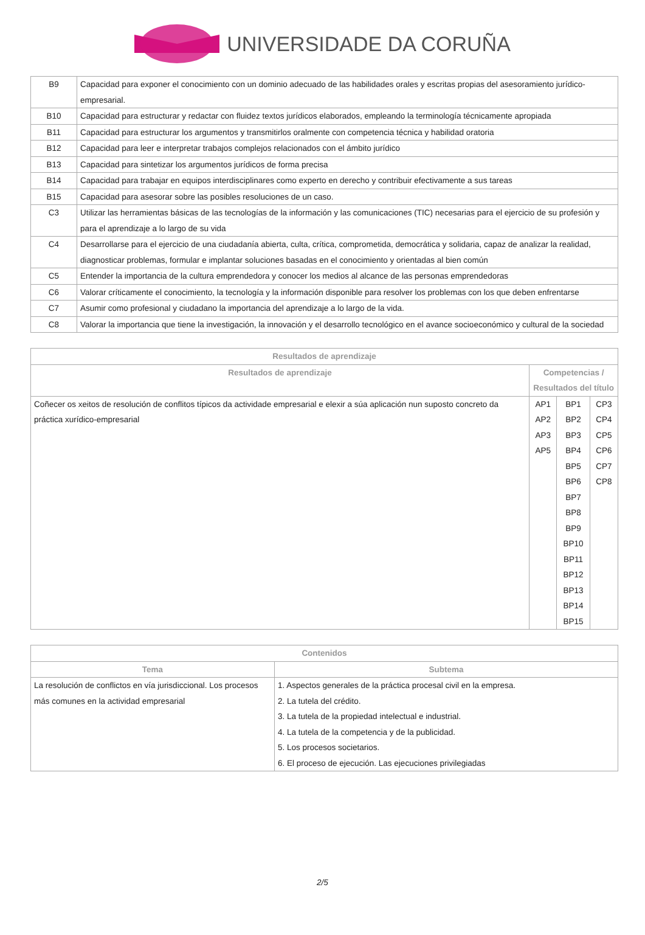UNIVERSIDADE DA CORUÑA
| B9 | Capacidad para exponer el conocimiento con un dominio adecuado de las habilidades orales y escritas propias del asesoramiento jurídico-empresarial. |
| B10 | Capacidad para estructurar y redactar con fluidez textos jurídicos elaborados, empleando la terminología técnicamente apropiada |
| B11 | Capacidad para estructurar los argumentos y transmitirlos oralmente con competencia técnica y habilidad oratoria |
| B12 | Capacidad para leer e interpretar trabajos complejos relacionados con el ámbito jurídico |
| B13 | Capacidad para sintetizar los argumentos jurídicos de forma precisa |
| B14 | Capacidad para trabajar en equipos interdisciplinares como experto en derecho y contribuir efectivamente a sus tareas |
| B15 | Capacidad para asesorar sobre las posibles resoluciones de un caso. |
| C3 | Utilizar las herramientas básicas de las tecnologías de la información y las comunicaciones (TIC) necesarias para el ejercicio de su profesión y para el aprendizaje a lo largo de su vida |
| C4 | Desarrollarse para el ejercicio de una ciudadanía abierta, culta, crítica, comprometida, democrática y solidaria, capaz de analizar la realidad, diagnosticar problemas, formular e implantar soluciones basadas en el conocimiento y orientadas al bien común |
| C5 | Entender la importancia de la cultura emprendedora y conocer los medios al alcance de las personas emprendedoras |
| C6 | Valorar críticamente el conocimiento, la tecnología y la información disponible para resolver los problemas con los que deben enfrentarse |
| C7 | Asumir como profesional y ciudadano la importancia del aprendizaje a lo largo de la vida. |
| C8 | Valorar la importancia que tiene la investigación, la innovación y el desarrollo tecnológico en el avance socioeconómico y cultural de la sociedad |
| Resultados de aprendizaje | | | |
| --- | --- | --- | --- |
| Resultados de aprendizaje | Competencias / Resultados del título | | |
| Coñecer os xeitos de resolución de conflitos típicos da actividade empresarial e elexir a súa aplicación nun suposto concreto da práctica xurídico-empresarial | AP1 AP2 AP3 AP5 | BP1 BP2 BP3 BP4 BP5 BP6 BP7 BP8 BP9 BP10 BP11 BP12 BP13 BP14 BP15 | CP3 CP4 CP5 CP6 CP7 CP8 |
| Contenidos | |
| --- | --- |
| Tema | Subtema |
| La resolución de conflictos en vía jurisdiccional. Los procesos más comunes en la actividad empresarial | 1. Aspectos generales de la práctica procesal civil en la empresa. 2. La tutela del crédito. 3. La tutela de la propiedad intelectual e industrial. 4. La tutela de la competencia y de la publicidad. 5. Los procesos societarios. 6. El proceso de ejecución. Las ejecuciones privilegiadas |
2/5